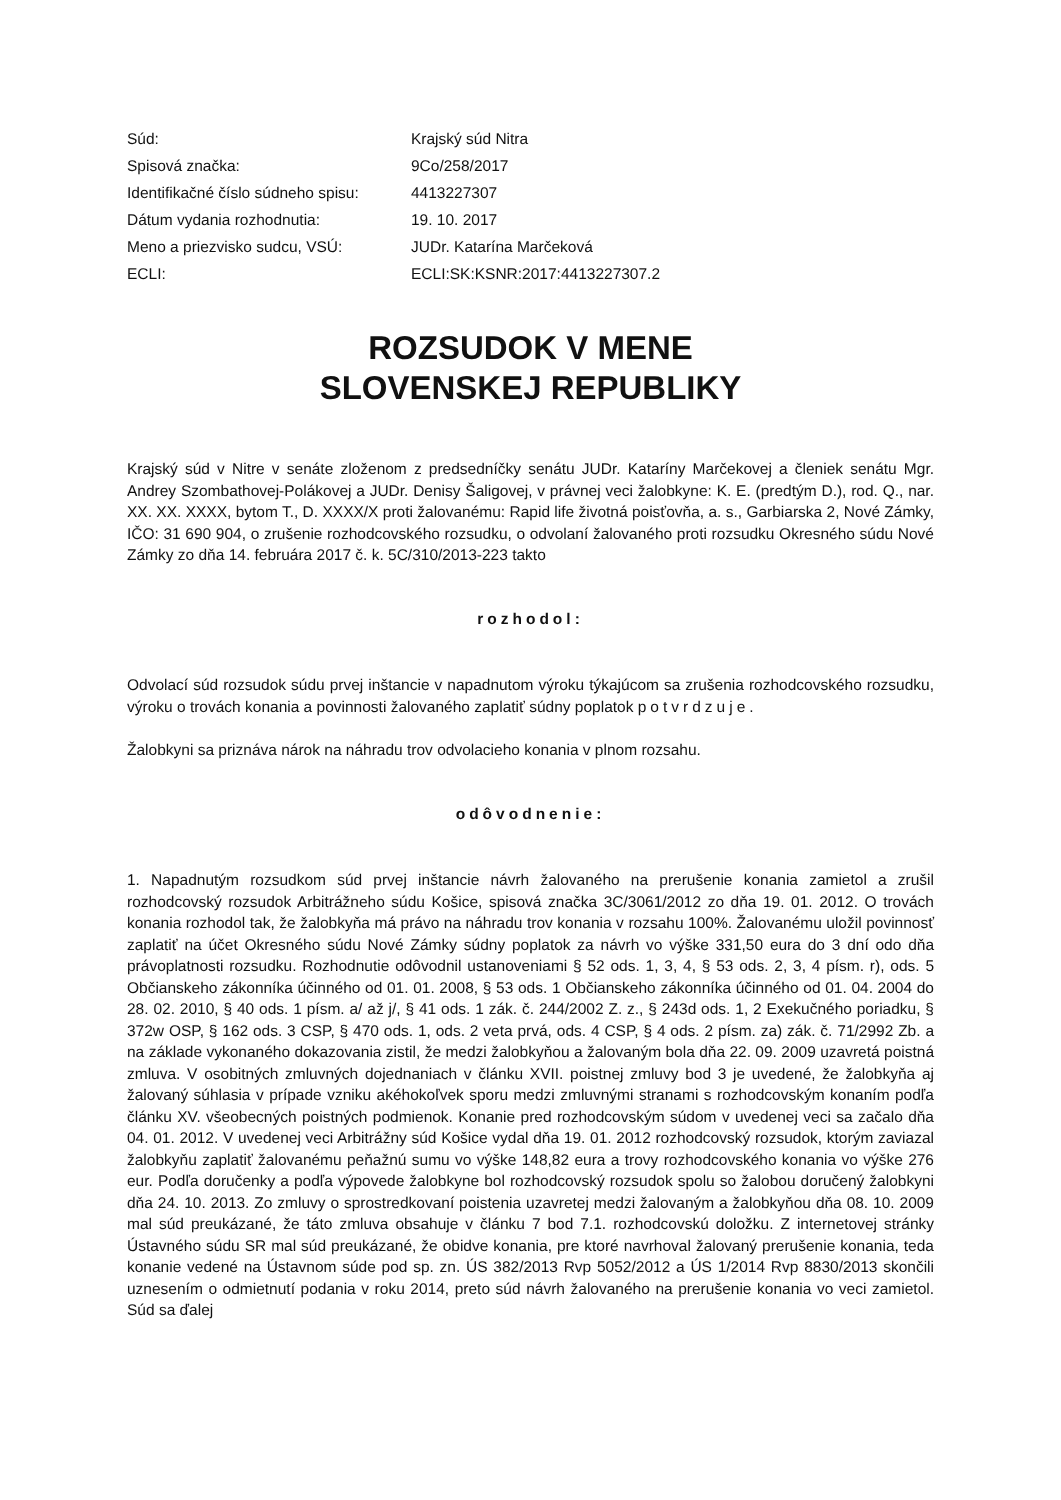| Súd: | Krajský súd Nitra |
| Spisová značka: | 9Co/258/2017 |
| Identifikačné číslo súdneho spisu: | 4413227307 |
| Dátum vydania rozhodnutia: | 19. 10. 2017 |
| Meno a priezvisko sudcu, VSÚ: | JUDr. Katarína Marčeková |
| ECLI: | ECLI:SK:KSNR:2017:4413227307.2 |
ROZSUDOK V MENE
SLOVENSKEJ REPUBLIKY
Krajský súd v Nitre v senáte zloženom z predsedníčky senátu JUDr. Kataríny Marčekovej a členiek senátu Mgr. Andrey Szombathovej-Polákovej a JUDr. Denisy Šaligovej, v právnej veci žalobkyne: K. E. (predtým D.), rod. Q., nar. XX. XX. XXXX, bytom T., D. XXXX/X proti žalovanému: Rapid life životná poisťovňa, a. s., Garbiarska 2, Nové Zámky, IČO: 31 690 904, o zrušenie rozhodcovského rozsudku, o odvolaní žalovaného proti rozsudku Okresného súdu Nové Zámky zo dňa 14. februára 2017 č. k. 5C/310/2013-223 takto
rozhodol:
Odvolací súd rozsudok súdu prvej inštancie v napadnutom výroku týkajúcom sa zrušenia rozhodcovského rozsudku, výroku o trovách konania a povinnosti žalovaného zaplatiť súdny poplatok potvrdzuje.
Žalobkyni sa priznáva nárok na náhradu trov odvolacieho konania v plnom rozsahu.
odôvodnenie:
1. Napadnutým rozsudkom súd prvej inštancie návrh žalovaného na prerušenie konania zamietol a zrušil rozhodcovský rozsudok Arbitrážneho súdu Košice, spisová značka 3C/3061/2012 zo dňa 19. 01. 2012. O trovách konania rozhodol tak, že žalobkyňa má právo na náhradu trov konania v rozsahu 100%. Žalovanému uložil povinnosť zaplatiť na účet Okresného súdu Nové Zámky súdny poplatok za návrh vo výške 331,50 eura do 3 dní odo dňa právoplatnosti rozsudku. Rozhodnutie odôvodnil ustanoveniami § 52 ods. 1, 3, 4, § 53 ods. 2, 3, 4 písm. r), ods. 5 Občianskeho zákonníka účinného od 01. 01. 2008, § 53 ods. 1 Občianskeho zákonníka účinného od 01. 04. 2004 do 28. 02. 2010, § 40 ods. 1 písm. a/ až j/, § 41 ods. 1 zák. č. 244/2002 Z. z., § 243d ods. 1, 2 Exekučného poriadku, § 372w OSP, § 162 ods. 3 CSP, § 470 ods. 1, ods. 2 veta prvá, ods. 4 CSP, § 4 ods. 2 písm. za) zák. č. 71/2992 Zb. a na základe vykonaného dokazovania zistil, že medzi žalobkyňou a žalovaným bola dňa 22. 09. 2009 uzavretá poistná zmluva. V osobitných zmluvných dojednaniach v článku XVII. poistnej zmluvy bod 3 je uvedené, že žalobkyňa aj žalovaný súhlasia v prípade vzniku akéhokoľvek sporu medzi zmluvnými stranami s rozhodcovským konaním podľa článku XV. všeobecných poistných podmienok. Konanie pred rozhodcovským súdom v uvedenej veci sa začalo dňa 04. 01. 2012. V uvedenej veci Arbitrážny súd Košice vydal dňa 19. 01. 2012 rozhodcovský rozsudok, ktorým zaviazal žalobkyňu zaplatiť žalovanému peňažnú sumu vo výške 148,82 eura a trovy rozhodcovského konania vo výške 276 eur. Podľa doručenky a podľa výpovede žalobkyne bol rozhodcovský rozsudok spolu so žalobou doručený žalobkyni dňa 24. 10. 2013. Zo zmluvy o sprostredkovaní poistenia uzavretej medzi žalovaným a žalobkyňou dňa 08. 10. 2009 mal súd preukázané, že táto zmluva obsahuje v článku 7 bod 7.1. rozhodcovskú doložku. Z internetovej stránky Ústavného súdu SR mal súd preukázané, že obidve konania, pre ktoré navrhoval žalovaný prerušenie konania, teda konanie vedené na Ústavnom súde pod sp. zn. ÚS 382/2013 Rvp 5052/2012 a ÚS 1/2014 Rvp 8830/2013 skončili uznesením o odmietnutí podania v roku 2014, preto súd návrh žalovaného na prerušenie konania vo veci zamietol. Súd sa ďalej